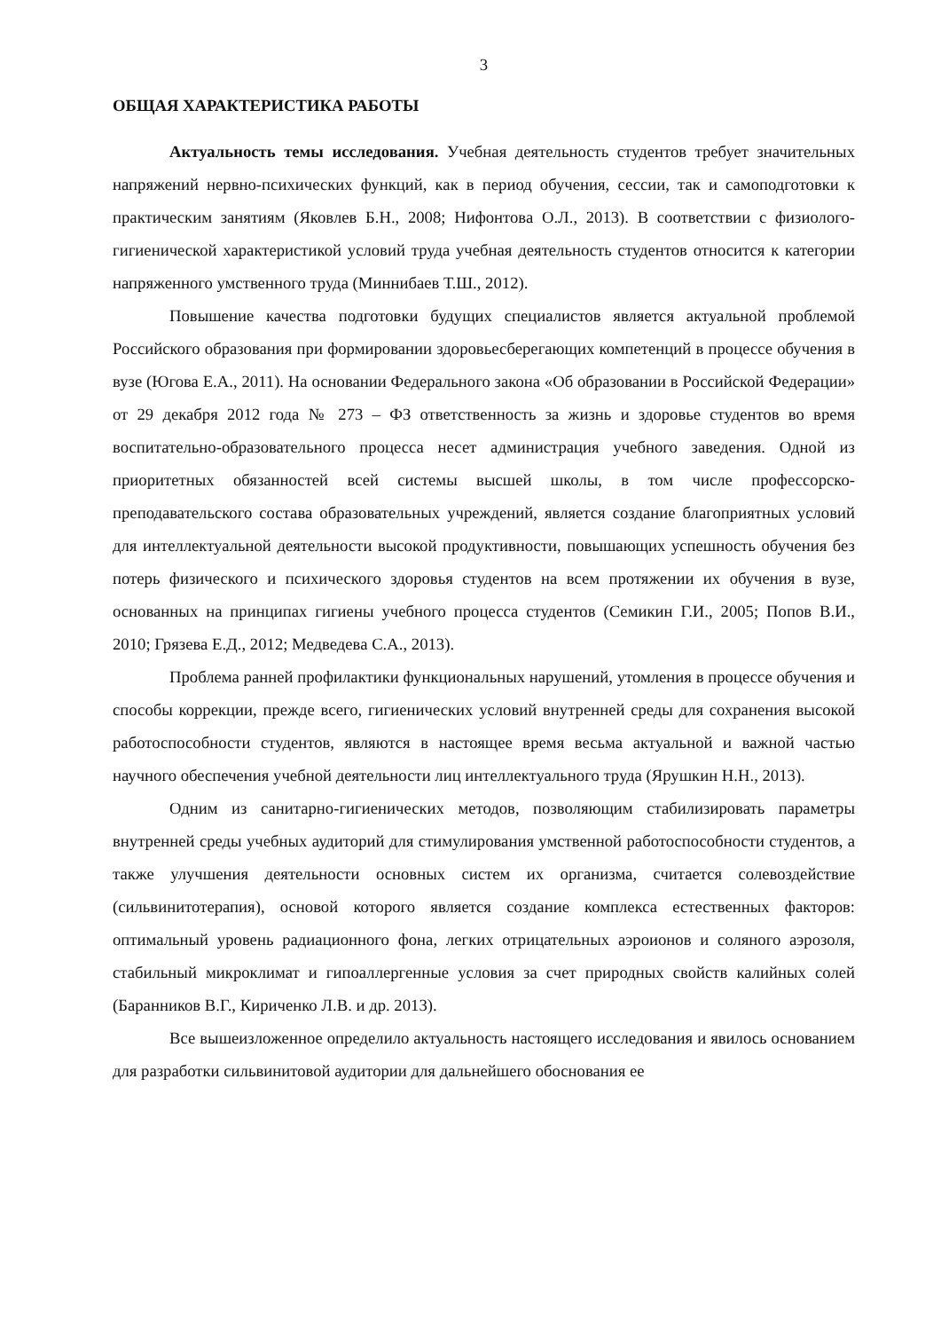3
ОБЩАЯ ХАРАКТЕРИСТИКА РАБОТЫ
Актуальность темы исследования. Учебная деятельность студентов требует значительных напряжений нервно-психических функций, как в период обучения, сессии, так и самоподготовки к практическим занятиям (Яковлев Б.Н., 2008; Нифонтова О.Л., 2013). В соответствии с физиолого-гигиенической характеристикой условий труда учебная деятельность студентов относится к категории напряженного умственного труда (Миннибаев Т.Ш., 2012).
Повышение качества подготовки будущих специалистов является актуальной проблемой Российского образования при формировании здоровьесберегающих компетенций в процессе обучения в вузе (Югова Е.А., 2011). На основании Федерального закона «Об образовании в Российской Федерации» от 29 декабря 2012 года № 273 – ФЗ ответственность за жизнь и здоровье студентов во время воспитательно-образовательного процесса несет администрация учебного заведения. Одной из приоритетных обязанностей всей системы высшей школы, в том числе профессорско-преподавательского состава образовательных учреждений, является создание благоприятных условий для интеллектуальной деятельности высокой продуктивности, повышающих успешность обучения без потерь физического и психического здоровья студентов на всем протяжении их обучения в вузе, основанных на принципах гигиены учебного процесса студентов (Семикин Г.И., 2005; Попов В.И., 2010; Грязева Е.Д., 2012; Медведева С.А., 2013).
Проблема ранней профилактики функциональных нарушений, утомления в процессе обучения и способы коррекции, прежде всего, гигиенических условий внутренней среды для сохранения высокой работоспособности студентов, являются в настоящее время весьма актуальной и важной частью научного обеспечения учебной деятельности лиц интеллектуального труда (Ярушкин Н.Н., 2013).
Одним из санитарно-гигиенических методов, позволяющим стабилизировать параметры внутренней среды учебных аудиторий для стимулирования умственной работоспособности студентов, а также улучшения деятельности основных систем их организма, считается солевоздействие (сильвинитотерапия), основой которого является создание комплекса естественных факторов: оптимальный уровень радиационного фона, легких отрицательных аэроионов и соляного аэрозоля, стабильный микроклимат и гипоаллергенные условия за счет природных свойств калийных солей (Баранников В.Г., Кириченко Л.В. и др. 2013).
Все вышеизложенное определило актуальность настоящего исследования и явилось основанием для разработки сильвинитовой аудитории для дальнейшего обоснования ее